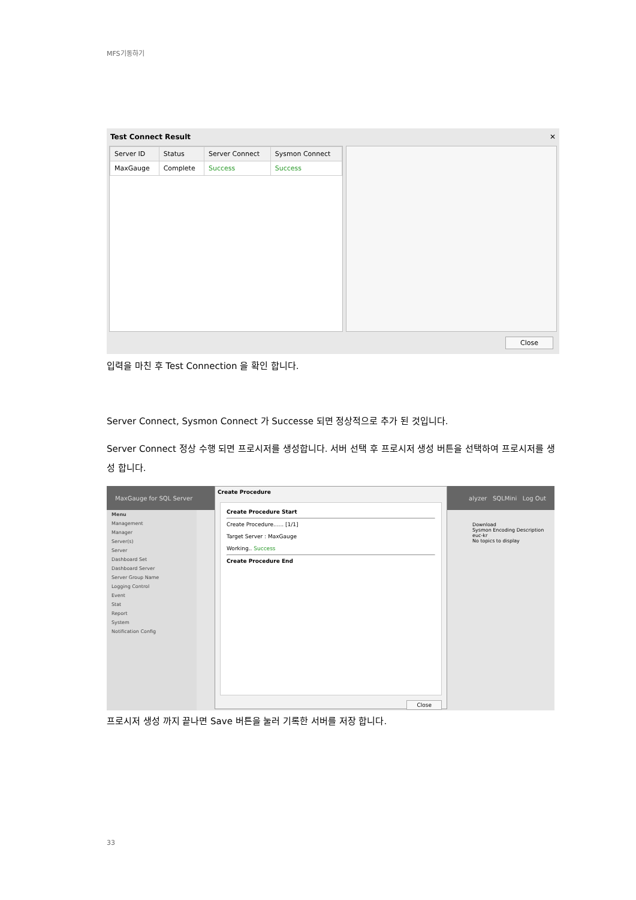MFS기동하기
Test Connect Result ✕
| Server ID | Status | Server Connect | Sysmon Connect |
| --- | --- | --- | --- |
| MaxGauge | Complete | Success | Success |
Close
입력을 마친 후 Test Connection 을 확인 합니다.
Server Connect, Sysmon Connect 가 Successe 되면 정상적으로 추가 된 것입니다.
Server Connect 정상 수행 되면 프로시저를 생성합니다. 서버 선택 후 프로시저 생성 버튼을 선택하여 프로시저를 생성 합니다.
MaxGauge for SQL Server alyzer SQLMini Log Out
Menu
Management
Manager
Server(s)
Server
Dashboard Set
Dashboard Server
Server Group Name
Logging Control
Event
Stat
Report
System
Notification Config
Download
Sysmon Encoding Description
euc-kr
No topics to display
Create Procedure
Create Procedure Start
Create Procedure...... [1/1]
Target Server : MaxGauge
Working.. Success
Create Procedure End
Close
프로시저 생성 까지 끝나면 Save 버튼을 눌러 기록한 서버를 저장 합니다.
33